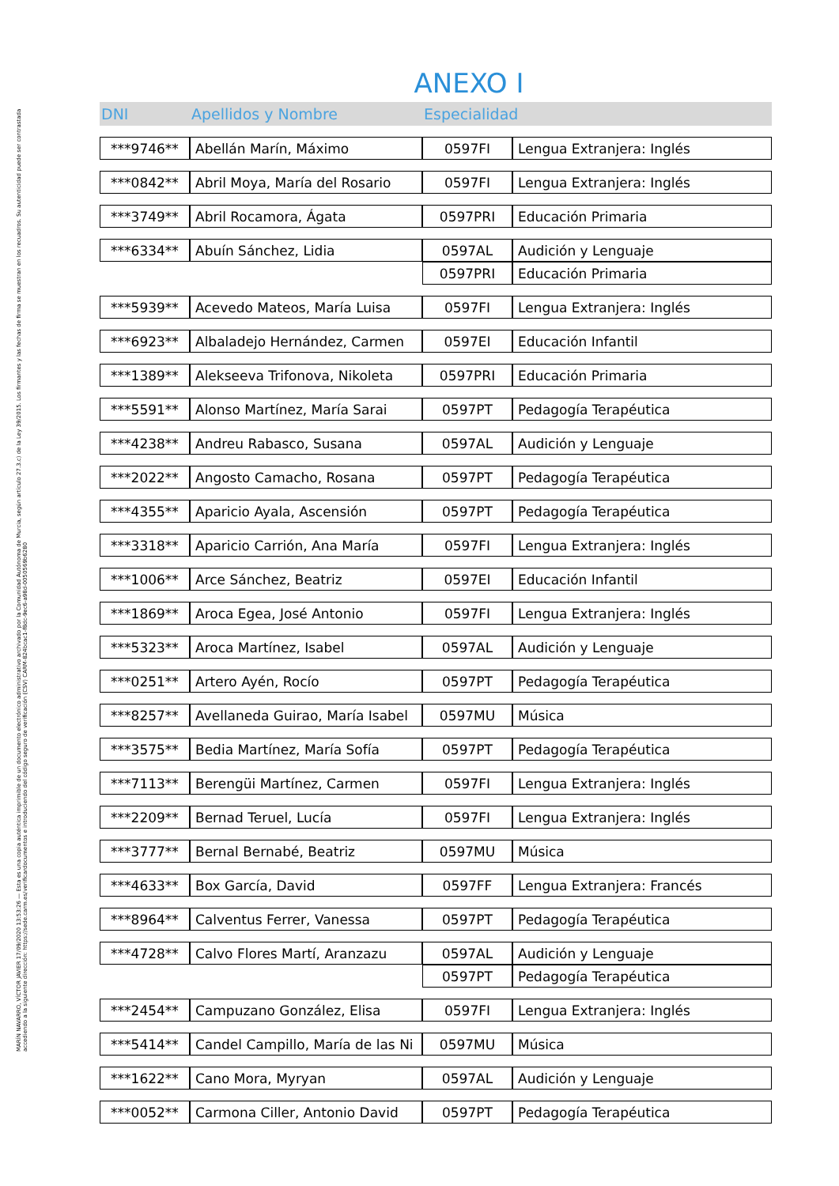MARÍN NAVARRO, VÍCTOR JAVIER 17/09/2020 13:53:26 — Esta es una copia auténtica imprimible de un documento electrónico administrativo archivado por la Comunidad Autónoma de Murcia, según artículo 27.3.c) de la Ley 39/2015. Los firmantes y las fechas de firma se muestran en los recuadros. Su autenticidad puede ser contrastada accediendo a la siguiente dirección: https://sede.carm.es/verificardocumentos e introduciendo del código seguro de verificación (CSV) CARM-824bcac1-f8dc-9ec6-a98d-0050569b6280
ANEXO I
| DNI | Apellidos y Nombre | Especialidad | |
| --- | --- | --- | --- |
| ***9746** | Abellán Marín, Máximo | 0597FI | Lengua Extranjera: Inglés |
| ***0842** | Abril Moya, María del Rosario | 0597FI | Lengua Extranjera: Inglés |
| ***3749** | Abril Rocamora, Ágata | 0597PRI | Educación Primaria |
| ***6334** | Abuín Sánchez, Lidia | 0597AL | Audición y Lenguaje |
| | | 0597PRI | Educación Primaria |
| ***5939** | Acevedo Mateos, María Luisa | 0597FI | Lengua Extranjera: Inglés |
| ***6923** | Albaladejo Hernández, Carmen | 0597EI | Educación Infantil |
| ***1389** | Alekseeva Trifonova, Nikoleta | 0597PRI | Educación Primaria |
| ***5591** | Alonso Martínez, María Sarai | 0597PT | Pedagogía Terapéutica |
| ***4238** | Andreu Rabasco, Susana | 0597AL | Audición y Lenguaje |
| ***2022** | Angosto Camacho, Rosana | 0597PT | Pedagogía Terapéutica |
| ***4355** | Aparicio Ayala, Ascensión | 0597PT | Pedagogía Terapéutica |
| ***3318** | Aparicio Carrión, Ana María | 0597FI | Lengua Extranjera: Inglés |
| ***1006** | Arce Sánchez, Beatriz | 0597EI | Educación Infantil |
| ***1869** | Aroca Egea, José Antonio | 0597FI | Lengua Extranjera: Inglés |
| ***5323** | Aroca Martínez, Isabel | 0597AL | Audición y Lenguaje |
| ***0251** | Artero Ayén, Rocío | 0597PT | Pedagogía Terapéutica |
| ***8257** | Avellaneda Guirao, María Isabel | 0597MU | Música |
| ***3575** | Bedia Martínez, María Sofía | 0597PT | Pedagogía Terapéutica |
| ***7113** | Berengüi Martínez, Carmen | 0597FI | Lengua Extranjera: Inglés |
| ***2209** | Bernad Teruel, Lucía | 0597FI | Lengua Extranjera: Inglés |
| ***3777** | Bernal Bernabé, Beatriz | 0597MU | Música |
| ***4633** | Box García, David | 0597FF | Lengua Extranjera: Francés |
| ***8964** | Calventus Ferrer, Vanessa | 0597PT | Pedagogía Terapéutica |
| ***4728** | Calvo Flores Martí, Aranzazu | 0597AL | Audición y Lenguaje |
| | | 0597PT | Pedagogía Terapéutica |
| ***2454** | Campuzano González, Elisa | 0597FI | Lengua Extranjera: Inglés |
| ***5414** | Candel Campillo, María de las Ni | 0597MU | Música |
| ***1622** | Cano Mora, Myryan | 0597AL | Audición y Lenguaje |
| ***0052** | Carmona Ciller, Antonio David | 0597PT | Pedagogía Terapéutica |